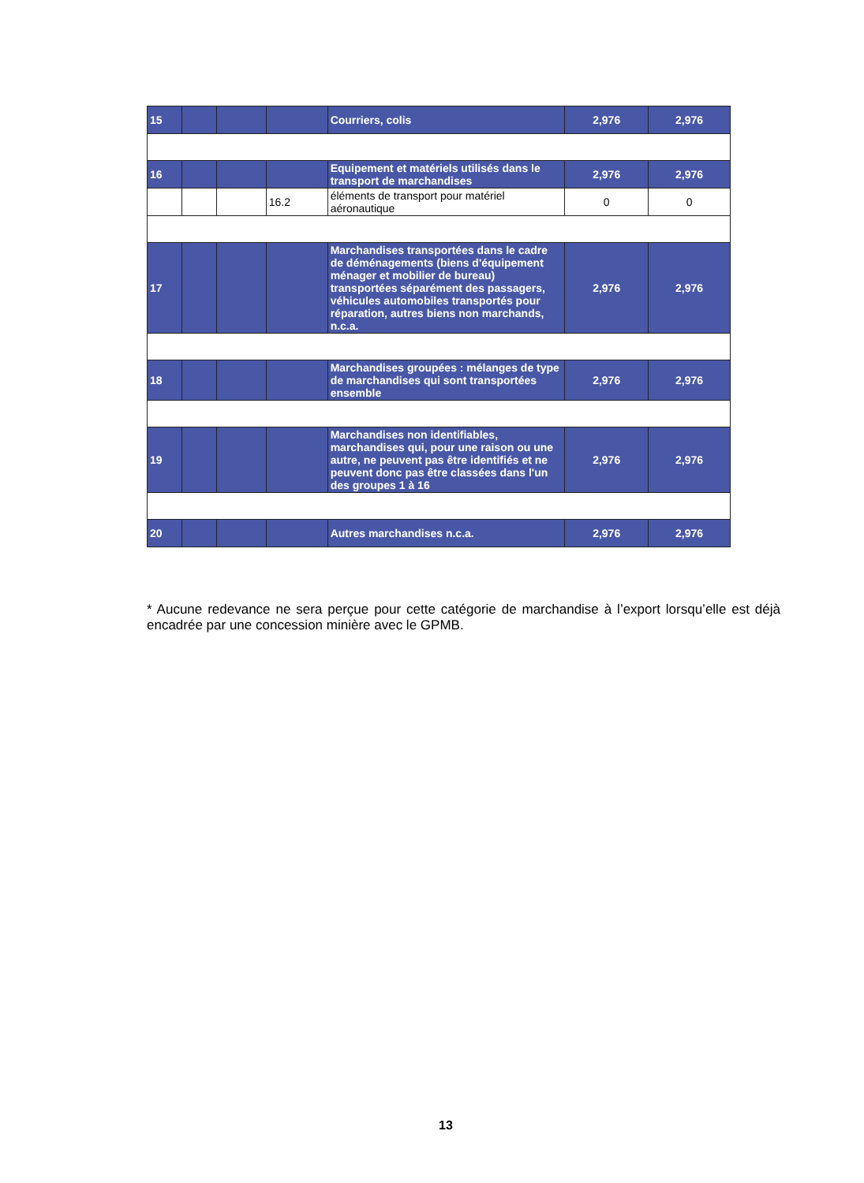| 15 | | | | Courriers, colis | 2,976 | 2,976 |
| 16 | | | | Equipement et matériels utilisés dans le transport de marchandises | 2,976 | 2,976 |
| | | | 16.2 | éléments de transport pour matériel aéronautique | 0 | 0 |
| 17 | | | | Marchandises transportées dans le cadre de déménagements (biens d'équipement ménager et mobilier de bureau) transportées séparément des passagers, véhicules automobiles transportés pour réparation, autres biens non marchands, n.c.a. | 2,976 | 2,976 |
| 18 | | | | Marchandises groupées : mélanges de type de marchandises qui sont transportées ensemble | 2,976 | 2,976 |
| 19 | | | | Marchandises non identifiables, marchandises qui, pour une raison ou une autre, ne peuvent pas être identifiés et ne peuvent donc pas être classées dans l'un des groupes 1 à 16 | 2,976 | 2,976 |
| 20 | | | | Autres marchandises n.c.a. | 2,976 | 2,976 |
* Aucune redevance ne sera perçue pour cette catégorie de marchandise à l’export lorsqu’elle est déjà encadrée par une concession minière avec le GPMB.
13